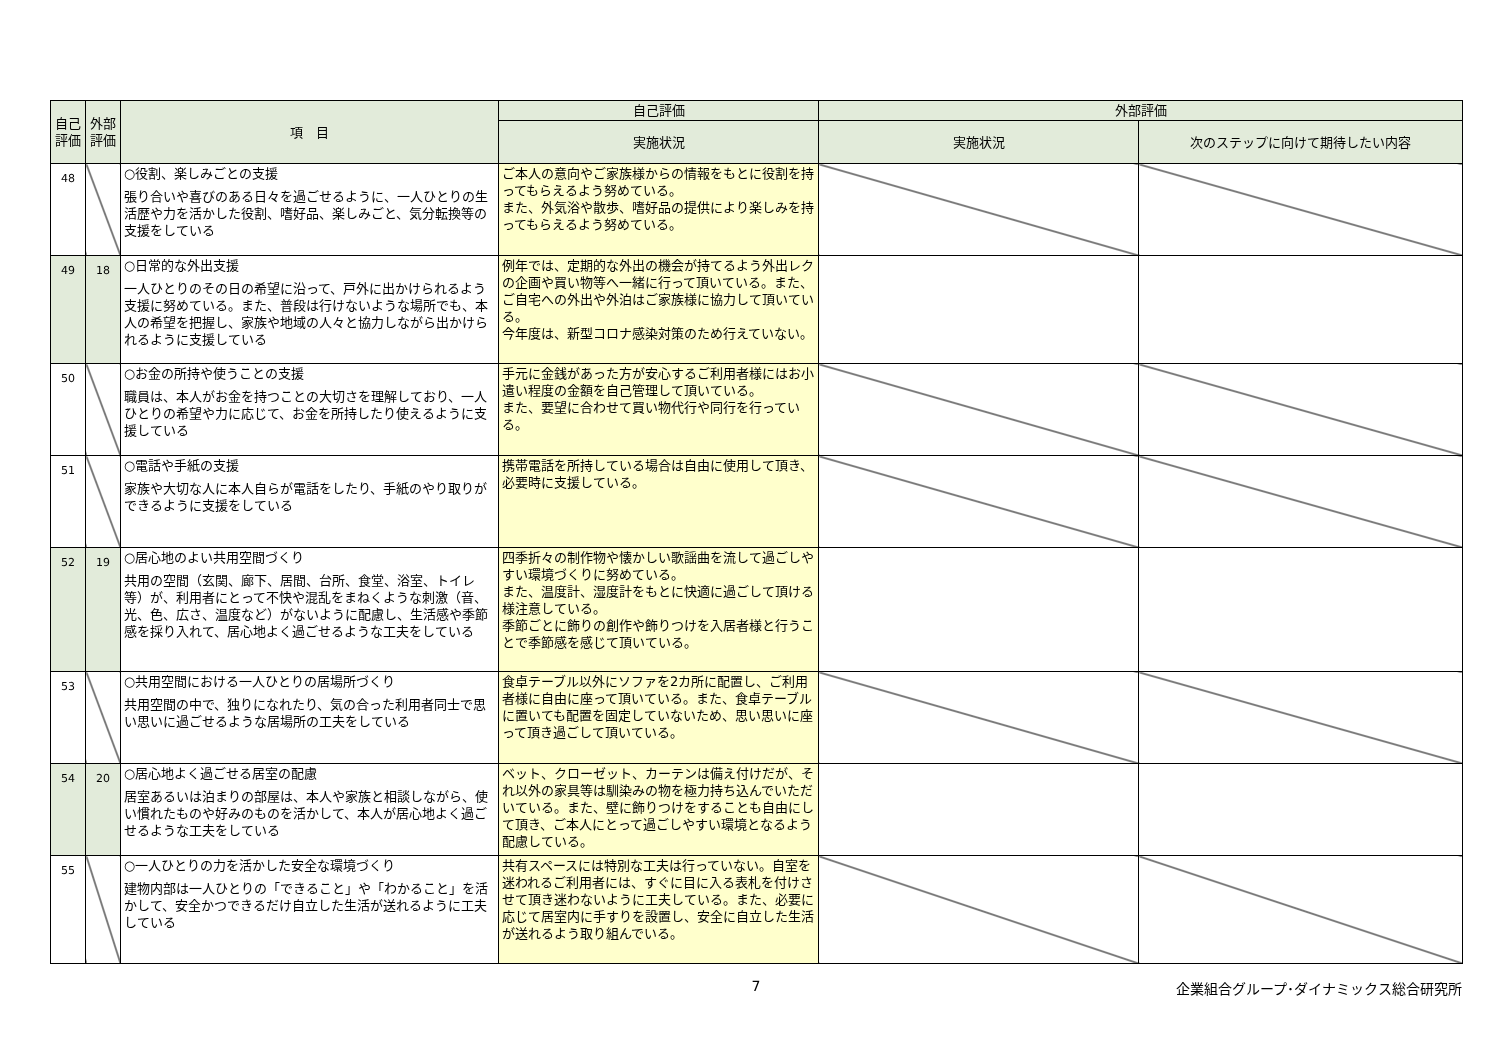| 自己評価 | 外部評価 | 項 目 | 自己評価 | 外部評価 | |
| --- | --- | --- | --- | --- | --- |
| | | | 実施状況 | 実施状況 | 次のステップに向けて期待したい内容 |
| 48 | | ○役割、楽しみごとの支援 張り合いや喜びのある日々を過ごせるように、一人ひとりの生活歴や力を活かした役割、嗜好品、楽しみごと、気分転換等の支援をしている | ご本人の意向やご家族様からの情報をもとに役割を持ってもらえるよう努めている。 また、外気浴や散歩、嗜好品の提供により楽しみを持ってもらえるよう努めている。 | | |
| 49 | 18 | ○日常的な外出支援 一人ひとりのその日の希望に沿って、戸外に出かけられるよう支援に努めている。また、普段は行けないような場所でも、本人の希望を把握し、家族や地域の人々と協力しながら出かけられるように支援している | 例年では、定期的な外出の機会が持てるよう外出レクの企画や買い物等へ一緒に行って頂いている。また、ご自宅への外出や外泊はご家族様に協力して頂いている。 今年度は、新型コロナ感染対策のため行えていない。 | | |
| 50 | | ○お金の所持や使うことの支援 職員は、本人がお金を持つことの大切さを理解しており、一人ひとりの希望や力に応じて、お金を所持したり使えるように支援している | 手元に金銭があった方が安心するご利用者様にはお小遣い程度の金額を自己管理して頂いている。 また、要望に合わせて買い物代行や同行を行っている。 | | |
| 51 | | ○電話や手紙の支援 家族や大切な人に本人自らが電話をしたり、手紙のやり取りができるように支援をしている | 携帯電話を所持している場合は自由に使用して頂き、必要時に支援している。 | | |
| 52 | 19 | ○居心地のよい共用空間づくり 共用の空間（玄関、廊下、居間、台所、食堂、浴室、トイレ等）が、利用者にとって不快や混乱をまねくような刺激（音、光、色、広さ、温度など）がないように配慮し、生活感や季節感を採り入れて、居心地よく過ごせるような工夫をしている | 四季折々の制作物や懐かしい歌謡曲を流して過ごしやすい環境づくりに努めている。 また、温度計、湿度計をもとに快適に過ごして頂ける様注意している。 季節ごとに飾りの創作や飾りつけを入居者様と行うことで季節感を感じて頂いている。 | | |
| 53 | | ○共用空間における一人ひとりの居場所づくり 共用空間の中で、独りになれたり、気の合った利用者同士で思い思いに過ごせるような居場所の工夫をしている | 食卓テーブル以外にソファを2カ所に配置し、ご利用者様に自由に座って頂いている。また、食卓テーブルに置いても配置を固定していないため、思い思いに座って頂き過ごして頂いている。 | | |
| 54 | 20 | ○居心地よく過ごせる居室の配慮 居室あるいは泊まりの部屋は、本人や家族と相談しながら、使い慣れたものや好みのものを活かして、本人が居心地よく過ごせるような工夫をしている | ベット、クローゼット、カーテンは備え付けだが、それ以外の家具等は馴染みの物を極力持ち込んでいただいている。また、壁に飾りつけをすることも自由にして頂き、ご本人にとって過ごしやすい環境となるよう配慮している。 | | |
| 55 | | ○一人ひとりの力を活かした安全な環境づくり 建物内部は一人ひとりの「できること」や「わかること」を活かして、安全かつできるだけ自立した生活が送れるように工夫している | 共有スペースには特別な工夫は行っていない。自室を迷われるご利用者には、すぐに目に入る表札を付けさせて頂き迷わないように工夫している。また、必要に応じて居室内に手すりを設置し、安全に自立した生活が送れるよう取り組んでいる。 | | |
7 企業組合グループ･ダイナミックス総合研究所